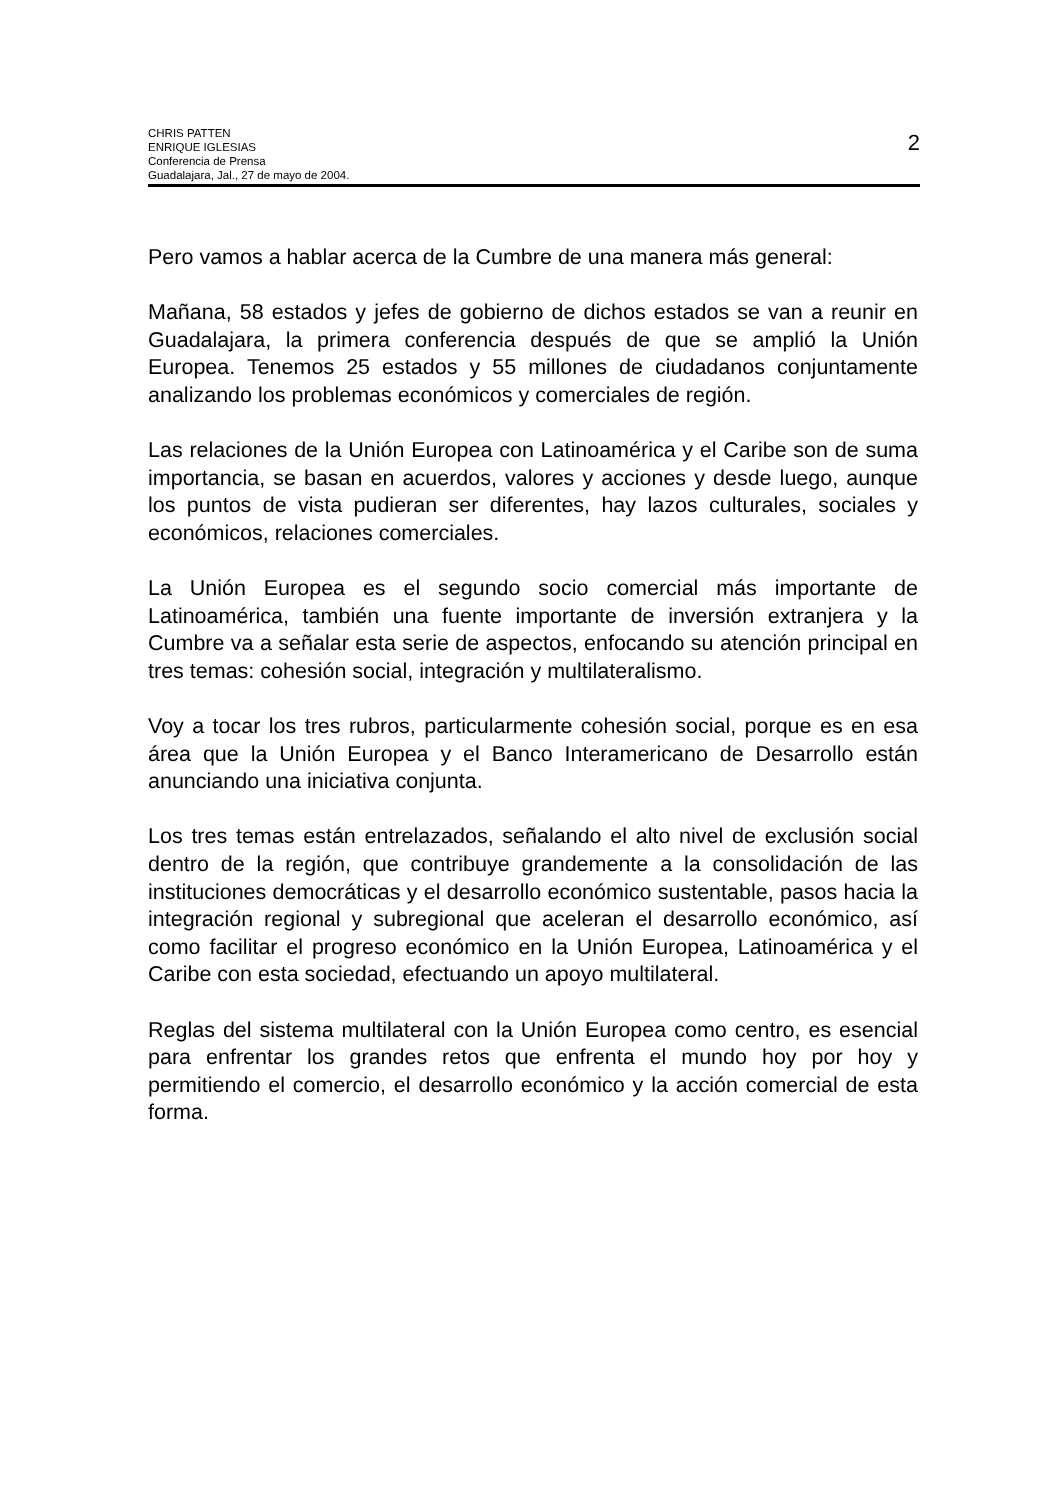CHRIS PATTEN
ENRIQUE IGLESIAS
Conferencia de Prensa
Guadalajara, Jal., 27 de mayo de 2004.
2
Pero vamos a hablar acerca de la Cumbre de una manera más general:
Mañana, 58 estados y jefes de gobierno de dichos estados se van a reunir en Guadalajara, la primera conferencia después de que se amplió la Unión Europea. Tenemos 25 estados y 55 millones de ciudadanos conjuntamente analizando los problemas económicos y comerciales de región.
Las relaciones de la Unión Europea con Latinoamérica y el Caribe son de suma importancia, se basan en acuerdos, valores y acciones y desde luego, aunque los puntos de vista pudieran ser diferentes, hay lazos culturales, sociales y económicos, relaciones comerciales.
La Unión Europea es el segundo socio comercial más importante de Latinoamérica, también una fuente importante de inversión extranjera y la Cumbre va a señalar esta serie de aspectos, enfocando su atención principal en tres temas: cohesión social, integración y multilateralismo.
Voy a tocar los tres rubros, particularmente cohesión social, porque es en esa área que la Unión Europea y el Banco Interamericano de Desarrollo están anunciando una iniciativa conjunta.
Los tres temas están entrelazados, señalando el alto nivel de exclusión social dentro de la región, que contribuye grandemente a la consolidación de las instituciones democráticas y el desarrollo económico sustentable, pasos hacia la integración regional y subregional que aceleran el desarrollo económico, así como facilitar el progreso económico en la Unión Europea, Latinoamérica y el Caribe con esta sociedad, efectuando un apoyo multilateral.
Reglas del sistema multilateral con la Unión Europea como centro, es esencial para enfrentar los grandes retos que enfrenta el mundo hoy por hoy y permitiendo el comercio, el desarrollo económico y la acción comercial de esta forma.